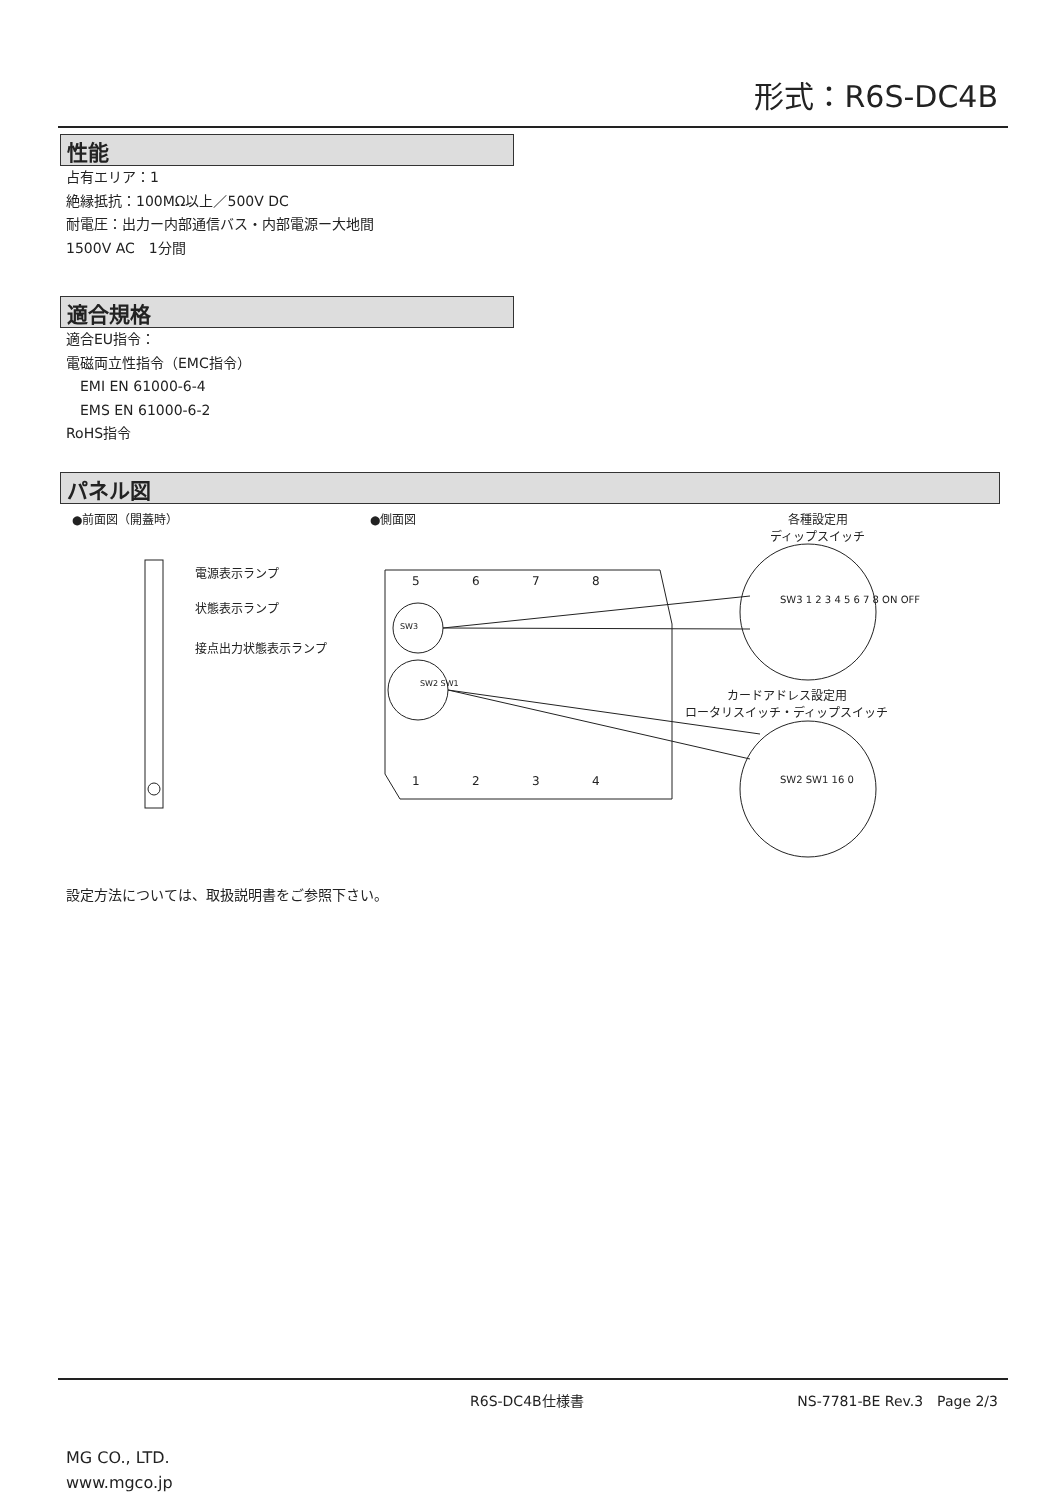形式：R6S-DC4B
性能
占有エリア：1
絶縁抵抗：100MΩ以上／500V DC
耐電圧：出力ー内部通信バス・内部電源ー大地間
1500V AC　1分間
適合規格
適合EU指令：
電磁両立性指令（EMC指令）
　EMI EN 61000-6-4
　EMS EN 61000-6-2
RoHS指令
パネル図
●前面図（開蓋時） ●側面図
各種設定用
ディップスイッチ
電源表示ランプ
状態表示ランプ
接点出力状態表示ランプ
カードアドレス設定用
ロータリスイッチ・ディップスイッチ
5 6 7 8
1 2 3 4
SW3
SW2 SW1
SW3 1 2 3 4 5 6 7 8 ON OFF
SW2 SW1 16 0
設定方法については、取扱説明書をご参照下さい。
R6S-DC4B仕様書 NS-7781-BE Rev.3　Page 2/3
MG CO., LTD.
www.mgco.jp